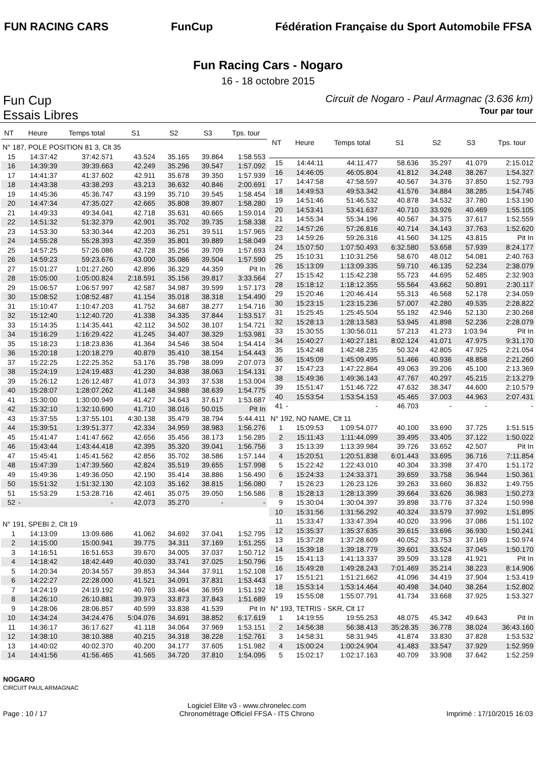FUN RACING CARS FunCup
Fédération Française du Sport Automobile FFSA
Fun Racing Cars - Nogaro
16 - 18 octobre 2015
Fun Cup
Essais Libres
Circuit de Nogaro - Paul Armagnac (3.636 km)
Tour par tour
| NT | Heure | Temps total | S1 | S2 | S3 | Tps. tour |
| --- | --- | --- | --- | --- | --- | --- |
| N° 187, POLE POSITION 81 3, Clt 35 | | | | | | |
| 15 | 14:37:42 | 37:42.571 | 43.524 | 35.165 | 39.864 | 1:58.553 |
| 16 | 14:39:39 | 39:39.663 | 42.249 | 35.296 | 39.547 | 1:57.092 |
| 17 | 14:41:37 | 41:37.602 | 42.911 | 35.678 | 39.350 | 1:57.939 |
| 18 | 14:43:38 | 43:38.293 | 43.213 | 36.632 | 40.846 | 2:00.691 |
| 19 | 14:45:36 | 45:36.747 | 43.199 | 35.710 | 39.545 | 1:58.454 |
| 20 | 14:47:34 | 47:35.027 | 42.665 | 35.808 | 39.807 | 1:58.280 |
| 21 | 14:49:33 | 49:34.041 | 42.718 | 35.631 | 40.665 | 1:59.014 |
| 22 | 14:51:32 | 51:32.379 | 42.901 | 35.702 | 39.735 | 1:58.338 |
| 23 | 14:53:30 | 53:30.344 | 42.203 | 36.251 | 39.511 | 1:57.965 |
| 24 | 14:55:28 | 55:28.393 | 42.359 | 35.801 | 39.889 | 1:58.049 |
| 25 | 14:57:25 | 57:26.086 | 42.728 | 35.256 | 39.709 | 1:57.693 |
| 26 | 14:59:23 | 59:23.676 | 43.000 | 35.086 | 39.504 | 1:57.590 |
| 27 | 15:01:27 | 1:01:27.260 | 42.896 | 36.329 | 44.359 | Pit In |
| 28 | 15:05:00 | 1:05:00.824 | 2:18.591 | 35.156 | 39.817 | 3:33.564 |
| 29 | 15:06:57 | 1:06:57.997 | 42.587 | 34.987 | 39.599 | 1:57.173 |
| 30 | 15:08:52 | 1:08:52.487 | 41.154 | 35.018 | 38.318 | 1:54.490 |
| 31 | 15:10:47 | 1:10:47.203 | 41.752 | 34.687 | 38.277 | 1:54.716 |
| 32 | 15:12:40 | 1:12:40.720 | 41.338 | 34.335 | 37.844 | 1:53.517 |
| 33 | 15:14:35 | 1:14:35.441 | 42.112 | 34.502 | 38.107 | 1:54.721 |
| 34 | 15:16:29 | 1:16:29.422 | 41.245 | 34.407 | 38.329 | 1:53.981 |
| 35 | 15:18:23 | 1:18:23.836 | 41.364 | 34.546 | 38.504 | 1:54.414 |
| 36 | 15:20:18 | 1:20:18.279 | 40.879 | 35.410 | 38.154 | 1:54.443 |
| 37 | 15:22:25 | 1:22:25.352 | 53.176 | 35.798 | 38.099 | 2:07.073 |
| 38 | 15:24:19 | 1:24:19.483 | 41.230 | 34.838 | 38.063 | 1:54.131 |
| 39 | 15:26:12 | 1:26:12.487 | 41.073 | 34.393 | 37.538 | 1:53.004 |
| 40 | 15:28:07 | 1:28:07.262 | 41.148 | 34.988 | 38.639 | 1:54.775 |
| 41 | 15:30:00 | 1:30:00.949 | 41.427 | 34.643 | 37.617 | 1:53.687 |
| 42 | 15:32:10 | 1:32:10.690 | 41.710 | 38.016 | 50.015 | Pit In |
| 43 | 15:37:55 | 1:37:55.101 | 4:30.138 | 35.479 | 38.794 | 5:44.411 |
| 44 | 15:39:51 | 1:39:51.377 | 42.334 | 34.959 | 38.983 | 1:56.276 |
| 45 | 15:41:47 | 1:41:47.662 | 42.656 | 35.456 | 38.173 | 1:56.285 |
| 46 | 15:43:44 | 1:43:44.418 | 42.395 | 35.320 | 39.041 | 1:56.756 |
| 47 | 15:45:41 | 1:45:41.562 | 42.856 | 35.702 | 38.586 | 1:57.144 |
| 48 | 15:47:39 | 1:47:39.560 | 42.824 | 35.519 | 39.655 | 1:57.998 |
| 49 | 15:49:36 | 1:49:36.050 | 42.190 | 35.414 | 38.886 | 1:56.490 |
| 50 | 15:51:32 | 1:51:32.130 | 42.103 | 35.162 | 38.815 | 1:56.080 |
| 51 | 15:53:29 | 1:53:28.716 | 42.461 | 35.075 | 39.050 | 1:56.586 |
| 52 | - | - | 42.073 | 35.270 | - | - |
| N° 191, SPEBI 2, Clt 19 | | | | | | |
| 1 | 14:13:09 | 13:09.686 | 41.062 | 34.692 | 37.041 | 1:52.795 |
| 2 | 14:15:00 | 15:00.941 | 39.775 | 34.311 | 37.169 | 1:51.255 |
| 3 | 14:16:51 | 16:51.653 | 39.670 | 34.005 | 37.037 | 1:50.712 |
| 4 | 14:18:42 | 18:42.449 | 40.030 | 33.741 | 37.025 | 1:50.796 |
| 5 | 14:20:34 | 20:34.557 | 39.853 | 34.344 | 37.911 | 1:52.108 |
| 6 | 14:22:27 | 22:28.000 | 41.521 | 34.091 | 37.831 | 1:53.443 |
| 7 | 14:24:19 | 24:19.192 | 40.769 | 33.464 | 36.959 | 1:51.192 |
| 8 | 14:26:10 | 26:10.881 | 39.973 | 33.873 | 37.843 | 1:51.689 |
| 9 | 14:28:06 | 28:06.857 | 40.599 | 33.838 | 41.539 | Pit In |
| 10 | 14:34:24 | 34:24.476 | 5:04.076 | 34.691 | 38.852 | 6:17.619 |
| 11 | 14:36:17 | 36:17.627 | 41.118 | 34.064 | 37.969 | 1:53.151 |
| 12 | 14:38:10 | 38:10.388 | 40.215 | 34.318 | 38.228 | 1:52.761 |
| 13 | 14:40:02 | 40:02.370 | 40.200 | 34.177 | 37.605 | 1:51.982 |
| 14 | 14:41:56 | 41:56.465 | 41.565 | 34.720 | 37.810 | 1:54.095 |
| NT | Heure | Temps total | S1 | S2 | S3 | Tps. tour |
| --- | --- | --- | --- | --- | --- | --- |
| 15 | 14:44:11 | 44:11.477 | 58.636 | 35.297 | 41.079 | 2:15.012 |
| 16 | 14:46:05 | 46:05.804 | 41.812 | 34.248 | 38.267 | 1:54.327 |
| 17 | 14:47:58 | 47:58.597 | 40.567 | 34.376 | 37.850 | 1:52.793 |
| 18 | 14:49:53 | 49:53.342 | 41.576 | 34.884 | 38.285 | 1:54.745 |
| 19 | 14:51:46 | 51:46.532 | 40.878 | 34.532 | 37.780 | 1:53.190 |
| 20 | 14:53:41 | 53:41.637 | 40.710 | 33.926 | 40.469 | 1:55.105 |
| 21 | 14:55:34 | 55:34.196 | 40.567 | 34.375 | 37.617 | 1:52.559 |
| 22 | 14:57:26 | 57:26.816 | 40.714 | 34.143 | 37.763 | 1:52.620 |
| 23 | 14:59:26 | 59:26.316 | 41.560 | 34.125 | 43.815 | Pit In |
| 24 | 15:07:50 | 1:07:50.493 | 6:32.580 | 53.658 | 57.939 | 8:24.177 |
| 25 | 15:10:31 | 1:10:31.256 | 58.670 | 48.012 | 54.081 | 2:40.763 |
| 26 | 15:13:09 | 1:13:09.335 | 59.710 | 46.135 | 52.234 | 2:38.079 |
| 27 | 15:15:42 | 1:15:42.238 | 55.723 | 44.695 | 52.485 | 2:32.903 |
| 28 | 15:18:12 | 1:18:12.355 | 55.564 | 43.662 | 50.891 | 2:30.117 |
| 29 | 15:20:46 | 1:20:46.414 | 55.313 | 46.568 | 52.178 | 2:34.059 |
| 30 | 15:23:15 | 1:23:15.236 | 57.007 | 42.280 | 49.535 | 2:28.822 |
| 31 | 15:25:45 | 1:25:45.504 | 55.192 | 42.946 | 52.130 | 2:30.268 |
| 32 | 15:28:13 | 1:28:13.583 | 53.945 | 41.898 | 52.236 | 2:28.079 |
| 33 | 15:30:55 | 1:30:56.011 | 57.213 | 41.273 | 1:03.94 | Pit In |
| 34 | 15:40:27 | 1:40:27.181 | 8:02.124 | 41.071 | 47.975 | 9:31.170 |
| 35 | 15:42:48 | 1:42:48.235 | 50.324 | 42.805 | 47.925 | 2:21.054 |
| 36 | 15:45:09 | 1:45:09.495 | 51.466 | 40.936 | 48.858 | 2:21.260 |
| 37 | 15:47:23 | 1:47:22.864 | 49.063 | 39.206 | 45.100 | 2:13.369 |
| 38 | 15:49:36 | 1:49:36.143 | 47.767 | 40.297 | 45.215 | 2:13.279 |
| 39 | 15:51:47 | 1:51:46.722 | 47.632 | 38.347 | 44.600 | 2:10.579 |
| 40 | 15:53:54 | 1:53:54.153 | 45.465 | 37.003 | 44.963 | 2:07.431 |
| 41 | - | - | 46.703 | - | - | - |
| N° 192, NO NAME, Clt 11 | | | | | | |
| 1 | 15:09:53 | 1:09:54.077 | 40.100 | 33.690 | 37.725 | 1:51.515 |
| 2 | 15:11:43 | 1:11:44.099 | 39.495 | 33.405 | 37.122 | 1:50.022 |
| 3 | 15:13:39 | 1:13:39.984 | 39.726 | 33.652 | 42.507 | Pit In |
| 4 | 15:20:51 | 1:20:51.838 | 6:01.443 | 33.695 | 36.716 | 7:11.854 |
| 5 | 15:22:42 | 1:22:43.010 | 40.304 | 33.398 | 37.470 | 1:51.172 |
| 6 | 15:24:33 | 1:24:33.371 | 39.659 | 33.758 | 36.944 | 1:50.361 |
| 7 | 15:26:23 | 1:26:23.126 | 39.263 | 33.660 | 36.832 | 1:49.755 |
| 8 | 15:28:13 | 1:28:13.399 | 39.664 | 33.626 | 36.983 | 1:50.273 |
| 9 | 15:30:04 | 1:30:04.397 | 39.898 | 33.776 | 37.324 | 1:50.998 |
| 10 | 15:31:56 | 1:31:56.292 | 40.324 | 33.579 | 37.992 | 1:51.895 |
| 11 | 15:33:47 | 1:33:47.394 | 40.020 | 33.996 | 37.086 | 1:51.102 |
| 12 | 15:35:37 | 1:35:37.635 | 39.615 | 33.696 | 36.930 | 1:50.241 |
| 13 | 15:37:28 | 1:37:28.609 | 40.052 | 33.753 | 37.169 | 1:50.974 |
| 14 | 15:39:18 | 1:39:18.779 | 39.601 | 33.524 | 37.045 | 1:50.170 |
| 15 | 15:41:13 | 1:41:13.337 | 39.509 | 33.128 | 41.921 | Pit In |
| 16 | 15:49:28 | 1:49:28.243 | 7:01.469 | 35.214 | 38.223 | 8:14.906 |
| 17 | 15:51:21 | 1:51:21.662 | 41.096 | 34.419 | 37.904 | 1:53.419 |
| 18 | 15:53:14 | 1:53:14.464 | 40.498 | 34.040 | 38.264 | 1:52.802 |
| 19 | 15:55:08 | 1:55:07.791 | 41.734 | 33.668 | 37.925 | 1:53.327 |
| N° 193, TETRIS - SKR, Clt 17 | | | | | | |
| 1 | 14:19:55 | 19:55.253 | 48.075 | 45.342 | 49.643 | Pit In |
| 2 | 14:56:38 | 56:38.413 | 35:28.35 | 36.778 | 38.024 | 36:43.160 |
| 3 | 14:58:31 | 58:31.945 | 41.874 | 33.830 | 37.828 | 1:53.532 |
| 4 | 15:00:24 | 1:00:24.904 | 41.483 | 33.547 | 37.929 | 1:52.959 |
| 5 | 15:02:17 | 1:02:17.163 | 40.709 | 33.908 | 37.642 | 1:52.259 |
NOGARO
CIRCUIT PAUL ARMAGNAC
Page : 10 / 17
Logiciel Elite v3 - www.chronelec.com
Chronométrage Officiel FFSA - ITS Chrono
Imprimé : 17/10/2015 16:03